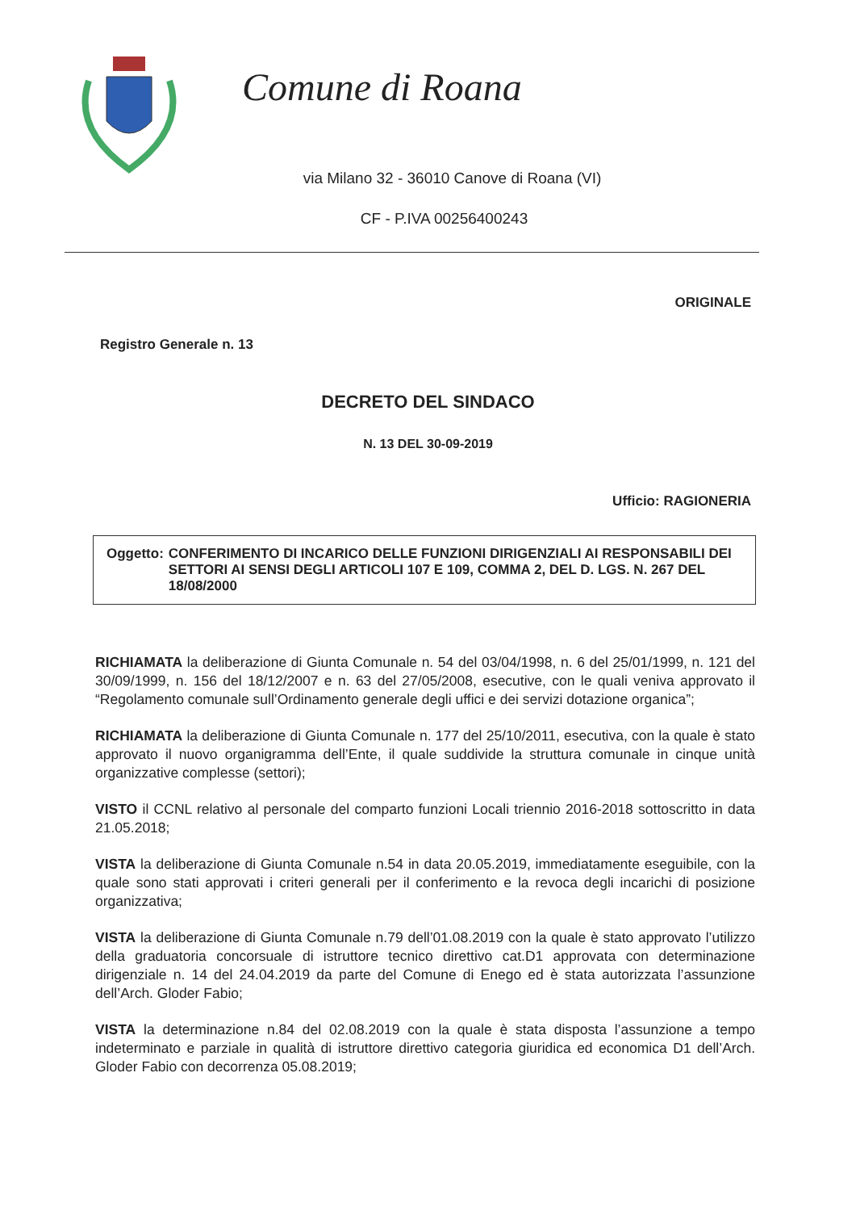Comune di Roana
via Milano 32 - 36010 Canove di Roana (VI)
CF - P.IVA 00256400243
ORIGINALE
Registro Generale n. 13
DECRETO DEL SINDACO
N. 13 DEL 30-09-2019
Ufficio: RAGIONERIA
Oggetto: CONFERIMENTO DI INCARICO DELLE FUNZIONI DIRIGENZIALI AI RESPONSABILI DEI SETTORI AI SENSI DEGLI ARTICOLI 107 E 109, COMMA 2, DEL D. LGS. N. 267 DEL 18/08/2000
RICHIAMATA la deliberazione di Giunta Comunale n. 54 del 03/04/1998, n. 6 del 25/01/1999, n. 121 del 30/09/1999, n. 156 del 18/12/2007 e n. 63 del 27/05/2008, esecutive, con le quali veniva approvato il “Regolamento comunale sull’Ordinamento generale degli uffici e dei servizi dotazione organica”;
RICHIAMATA la deliberazione di Giunta Comunale n. 177 del 25/10/2011, esecutiva, con la quale è stato approvato il nuovo organigramma dell’Ente, il quale suddivide la struttura comunale in cinque unità organizzative complesse (settori);
VISTO il CCNL relativo al personale del comparto funzioni Locali triennio 2016-2018 sottoscritto in data 21.05.2018;
VISTA la deliberazione di Giunta Comunale n.54 in data 20.05.2019, immediatamente eseguibile, con la quale sono stati approvati i criteri generali per il conferimento e la revoca degli incarichi di posizione organizzativa;
VISTA la deliberazione di Giunta Comunale n.79 dell’01.08.2019 con la quale è stato approvato l’utilizzo della graduatoria concorsuale di istruttore tecnico direttivo cat.D1 approvata con determinazione dirigenziale n. 14 del 24.04.2019 da parte del Comune di Enego ed è stata autorizzata l’assunzione dell’Arch. Gloder Fabio;
VISTA la determinazione n.84 del 02.08.2019 con la quale è stata disposta l’assunzione a tempo indeterminato e parziale in qualità di istruttore direttivo categoria giuridica ed economica D1 dell’Arch. Gloder Fabio con decorrenza 05.08.2019;